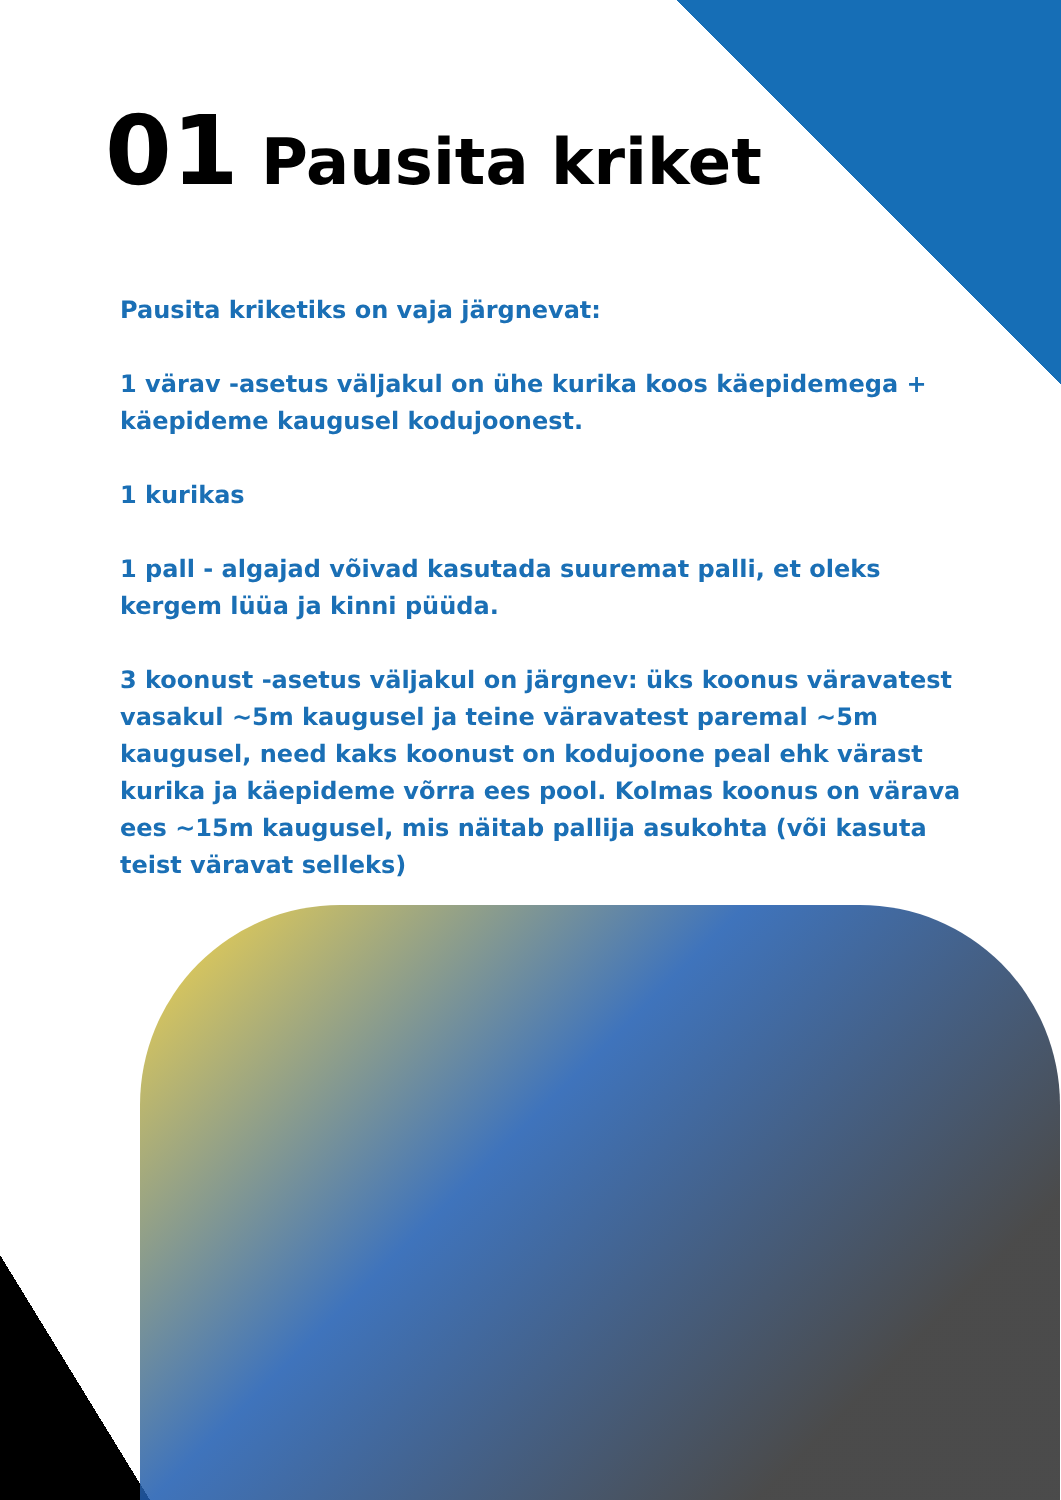01 Pausita kriket
Pausita kriketiks on vaja järgnevat:
1 värav -asetus väljakul on ühe kurika koos käepidemega + käepideme kaugusel kodujoonest.
1 kurikas
1 pall - algajad võivad kasutada suuremat palli, et oleks kergem lüüa ja kinni püüda.
3 koonust -asetus väljakul on järgnev: üks koonus väravatest vasakul ~5m kaugusel ja teine väravatest paremal ~5m kaugusel, need kaks koonust on kodujoone peal ehk värast kurika ja käepideme võrra ees pool. Kolmas koonus on värava ees ~15m kaugusel, mis näitab pallija asukohta (või kasuta teist väravat selleks)